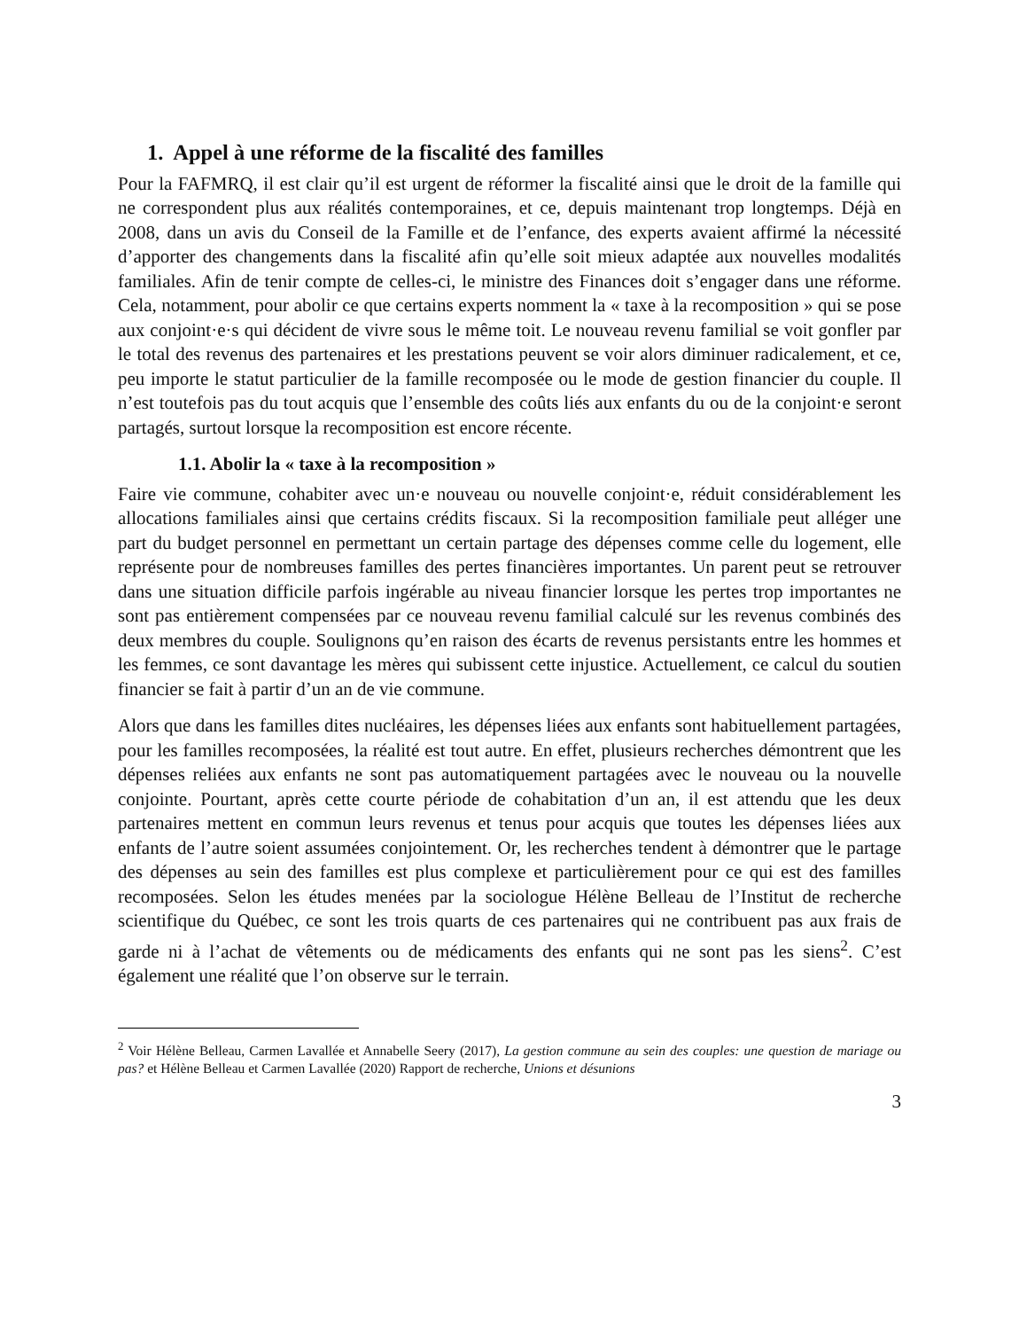1. Appel à une réforme de la fiscalité des familles
Pour la FAFMRQ, il est clair qu’il est urgent de réformer la fiscalité ainsi que le droit de la famille qui ne correspondent plus aux réalités contemporaines, et ce, depuis maintenant trop longtemps. Déjà en 2008, dans un avis du Conseil de la Famille et de l’enfance, des experts avaient affirmé la nécessité d’apporter des changements dans la fiscalité afin qu’elle soit mieux adaptée aux nouvelles modalités familiales. Afin de tenir compte de celles-ci, le ministre des Finances doit s’engager dans une réforme. Cela, notamment, pour abolir ce que certains experts nomment la « taxe à la recomposition » qui se pose aux conjoint·e·s qui décident de vivre sous le même toit. Le nouveau revenu familial se voit gonfler par le total des revenus des partenaires et les prestations peuvent se voir alors diminuer radicalement, et ce, peu importe le statut particulier de la famille recomposée ou le mode de gestion financier du couple. Il n’est toutefois pas du tout acquis que l’ensemble des coûts liés aux enfants du ou de la conjoint·e seront partagés, surtout lorsque la recomposition est encore récente.
1.1. Abolir la « taxe à la recomposition »
Faire vie commune, cohabiter avec un·e nouveau ou nouvelle conjoint·e, réduit considérablement les allocations familiales ainsi que certains crédits fiscaux. Si la recomposition familiale peut alléger une part du budget personnel en permettant un certain partage des dépenses comme celle du logement, elle représente pour de nombreuses familles des pertes financières importantes. Un parent peut se retrouver dans une situation difficile parfois ingérable au niveau financier lorsque les pertes trop importantes ne sont pas entièrement compensées par ce nouveau revenu familial calculé sur les revenus combinés des deux membres du couple. Soulignons qu’en raison des écarts de revenus persistants entre les hommes et les femmes, ce sont davantage les mères qui subissent cette injustice. Actuellement, ce calcul du soutien financier se fait à partir d’un an de vie commune.
Alors que dans les familles dites nucléaires, les dépenses liées aux enfants sont habituellement partagées, pour les familles recomposées, la réalité est tout autre. En effet, plusieurs recherches démontrent que les dépenses reliées aux enfants ne sont pas automatiquement partagées avec le nouveau ou la nouvelle conjointe. Pourtant, après cette courte période de cohabitation d’un an, il est attendu que les deux partenaires mettent en commun leurs revenus et tenus pour acquis que toutes les dépenses liées aux enfants de l’autre soient assumées conjointement. Or, les recherches tendent à démontrer que le partage des dépenses au sein des familles est plus complexe et particulièrement pour ce qui est des familles recomposées. Selon les études menées par la sociologue Hélène Belleau de l’Institut de recherche scientifique du Québec, ce sont les trois quarts de ces partenaires qui ne contribuent pas aux frais de garde ni à l’achat de vêtements ou de médicaments des enfants qui ne sont pas les siens<sup>2</sup>. C’est également une réalité que l’on observe sur le terrain.
<sup>2</sup> Voir Hélène Belleau, Carmen Lavallée et Annabelle Seery (2017), La gestion commune au sein des couples: une question de mariage ou pas? et Hélène Belleau et Carmen Lavallée (2020) Rapport de recherche, Unions et désunions
3